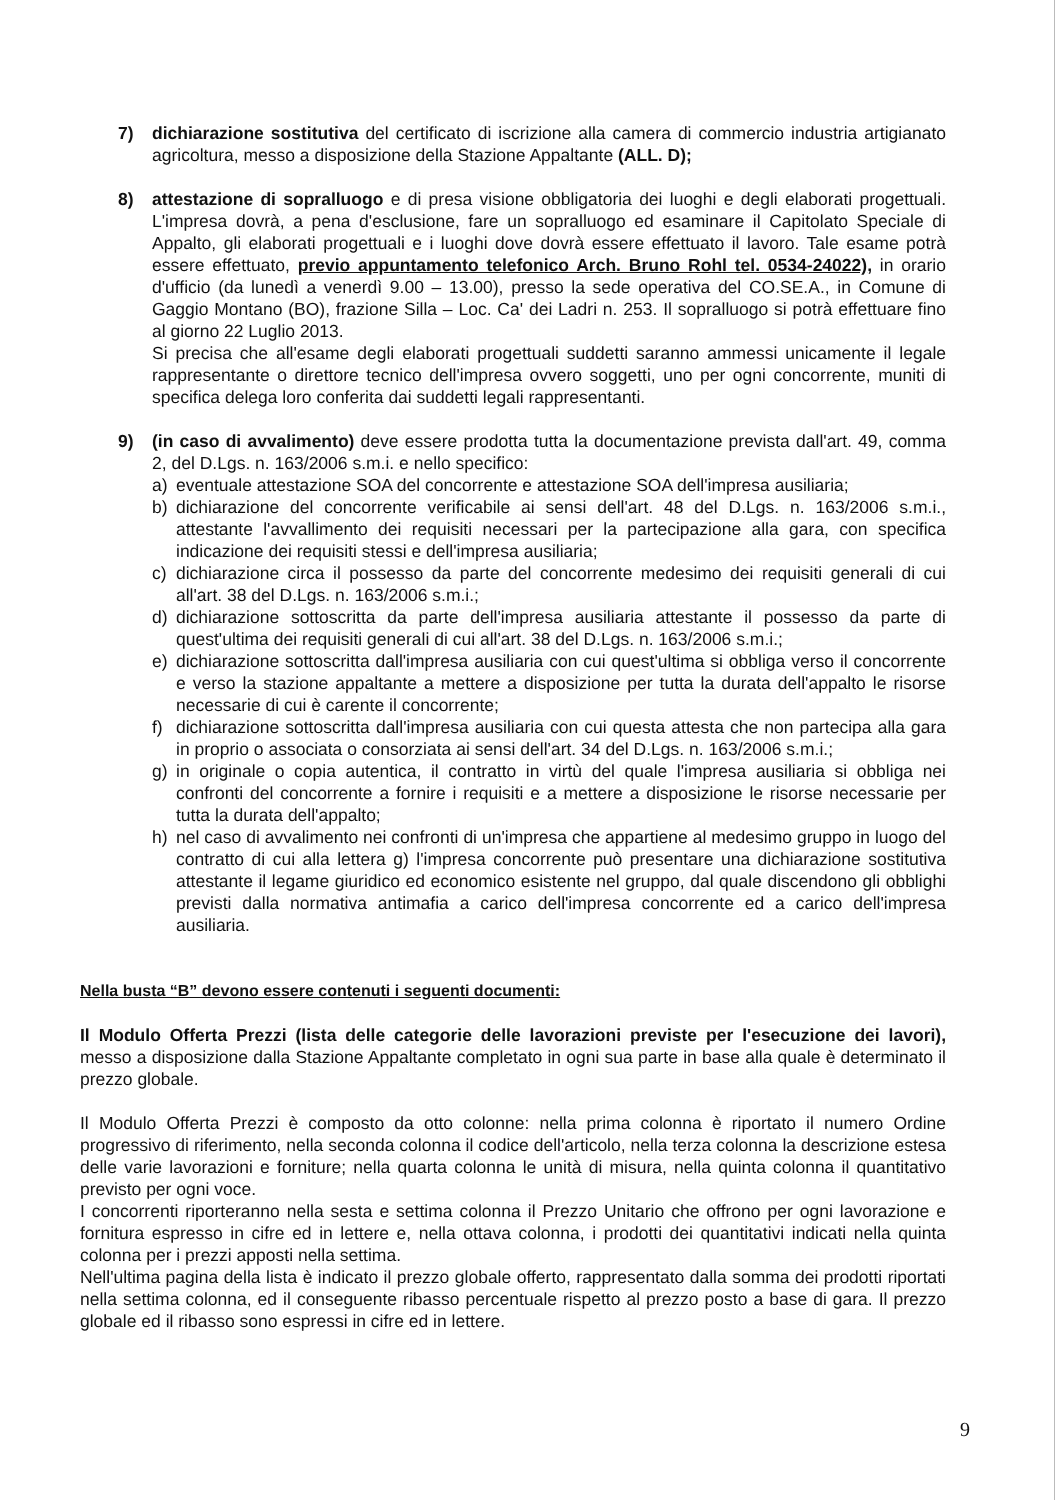7) dichiarazione sostitutiva del certificato di iscrizione alla camera di commercio industria artigianato agricoltura, messo a disposizione della Stazione Appaltante (ALL. D);
8) attestazione di sopralluogo e di presa visione obbligatoria dei luoghi e degli elaborati progettuali. L'impresa dovrà, a pena d'esclusione, fare un sopralluogo ed esaminare il Capitolato Speciale di Appalto, gli elaborati progettuali e i luoghi dove dovrà essere effettuato il lavoro. Tale esame potrà essere effettuato, previo appuntamento telefonico Arch. Bruno Rohl tel. 0534-24022), in orario d'ufficio (da lunedì a venerdì 9.00 – 13.00), presso la sede operativa del CO.SE.A., in Comune di Gaggio Montano (BO), frazione Silla – Loc. Ca' dei Ladri n. 253. Il sopralluogo si potrà effettuare fino al giorno 22 Luglio 2013.
Si precisa che all'esame degli elaborati progettuali suddetti saranno ammessi unicamente il legale rappresentante o direttore tecnico dell'impresa ovvero soggetti, uno per ogni concorrente, muniti di specifica delega loro conferita dai suddetti legali rappresentanti.
9) (in caso di avvalimento) deve essere prodotta tutta la documentazione prevista dall'art. 49, comma 2, del D.Lgs. n. 163/2006 s.m.i. e nello specifico:
a) eventuale attestazione SOA del concorrente e attestazione SOA dell'impresa ausiliaria;
b) dichiarazione del concorrente verificabile ai sensi dell'art. 48 del D.Lgs. n. 163/2006 s.m.i., attestante l'avvallimento dei requisiti necessari per la partecipazione alla gara, con specifica indicazione dei requisiti stessi e dell'impresa ausiliaria;
c) dichiarazione circa il possesso da parte del concorrente medesimo dei requisiti generali di cui all'art. 38 del D.Lgs. n. 163/2006 s.m.i.;
d) dichiarazione sottoscritta da parte dell'impresa ausiliaria attestante il possesso da parte di quest'ultima dei requisiti generali di cui all'art. 38 del D.Lgs. n. 163/2006 s.m.i.;
e) dichiarazione sottoscritta dall'impresa ausiliaria con cui quest'ultima si obbliga verso il concorrente e verso la stazione appaltante a mettere a disposizione per tutta la durata dell'appalto le risorse necessarie di cui è carente il concorrente;
f) dichiarazione sottoscritta dall'impresa ausiliaria con cui questa attesta che non partecipa alla gara in proprio o associata o consorziata ai sensi dell'art. 34 del D.Lgs. n. 163/2006 s.m.i.;
g) in originale o copia autentica, il contratto in virtù del quale l'impresa ausiliaria si obbliga nei confronti del concorrente a fornire i requisiti e a mettere a disposizione le risorse necessarie per tutta la durata dell'appalto;
h) nel caso di avvalimento nei confronti di un'impresa che appartiene al medesimo gruppo in luogo del contratto di cui alla lettera g) l'impresa concorrente può presentare una dichiarazione sostitutiva attestante il legame giuridico ed economico esistente nel gruppo, dal quale discendono gli obblighi previsti dalla normativa antimafia a carico dell'impresa concorrente ed a carico dell'impresa ausiliaria.
Nella busta “B” devono essere contenuti i seguenti documenti:
Il Modulo Offerta Prezzi (lista delle categorie delle lavorazioni previste per l'esecuzione dei lavori), messo a disposizione dalla Stazione Appaltante completato in ogni sua parte in base alla quale è determinato il prezzo globale.
Il Modulo Offerta Prezzi è composto da otto colonne: nella prima colonna è riportato il numero Ordine progressivo di riferimento, nella seconda colonna il codice dell'articolo, nella terza colonna la descrizione estesa delle varie lavorazioni e forniture; nella quarta colonna le unità di misura, nella quinta colonna il quantitativo previsto per ogni voce.
I concorrenti riporteranno nella sesta e settima colonna il Prezzo Unitario che offrono per ogni lavorazione e fornitura espresso in cifre ed in lettere e, nella ottava colonna, i prodotti dei quantitativi indicati nella quinta colonna per i prezzi apposti nella settima.
Nell'ultima pagina della lista è indicato il prezzo globale offerto, rappresentato dalla somma dei prodotti riportati nella settima colonna, ed il conseguente ribasso percentuale rispetto al prezzo posto a base di gara. Il prezzo globale ed il ribasso sono espressi in cifre ed in lettere.
9